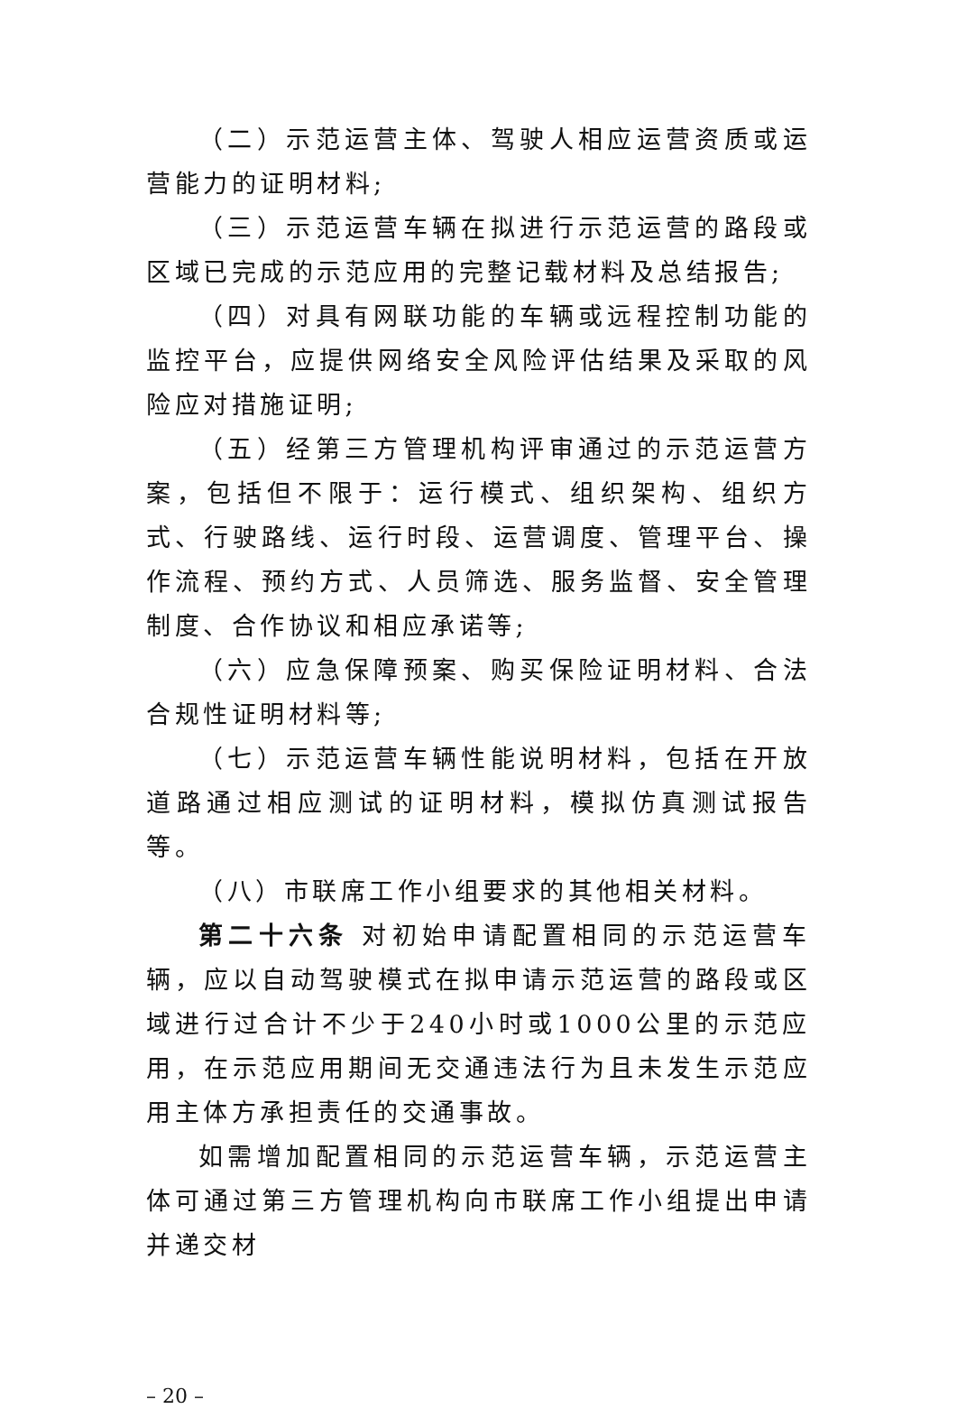（二）示范运营主体、驾驶人相应运营资质或运营能力的证明材料;
（三）示范运营车辆在拟进行示范运营的路段或区域已完成的示范应用的完整记载材料及总结报告;
（四）对具有网联功能的车辆或远程控制功能的监控平台，应提供网络安全风险评估结果及采取的风险应对措施证明;
（五）经第三方管理机构评审通过的示范运营方案，包括但不限于：运行模式、组织架构、组织方式、行驶路线、运行时段、运营调度、管理平台、操作流程、预约方式、人员筛选、服务监督、安全管理制度、合作协议和相应承诺等;
（六）应急保障预案、购买保险证明材料、合法合规性证明材料等;
（七）示范运营车辆性能说明材料，包括在开放道路通过相应测试的证明材料，模拟仿真测试报告等。
（八）市联席工作小组要求的其他相关材料。
第二十六条 对初始申请配置相同的示范运营车辆，应以自动驾驶模式在拟申请示范运营的路段或区域进行过合计不少于240小时或1000公里的示范应用，在示范应用期间无交通违法行为且未发生示范应用主体方承担责任的交通事故。
如需增加配置相同的示范运营车辆，示范运营主体可通过第三方管理机构向市联席工作小组提出申请并递交材
– 20 –